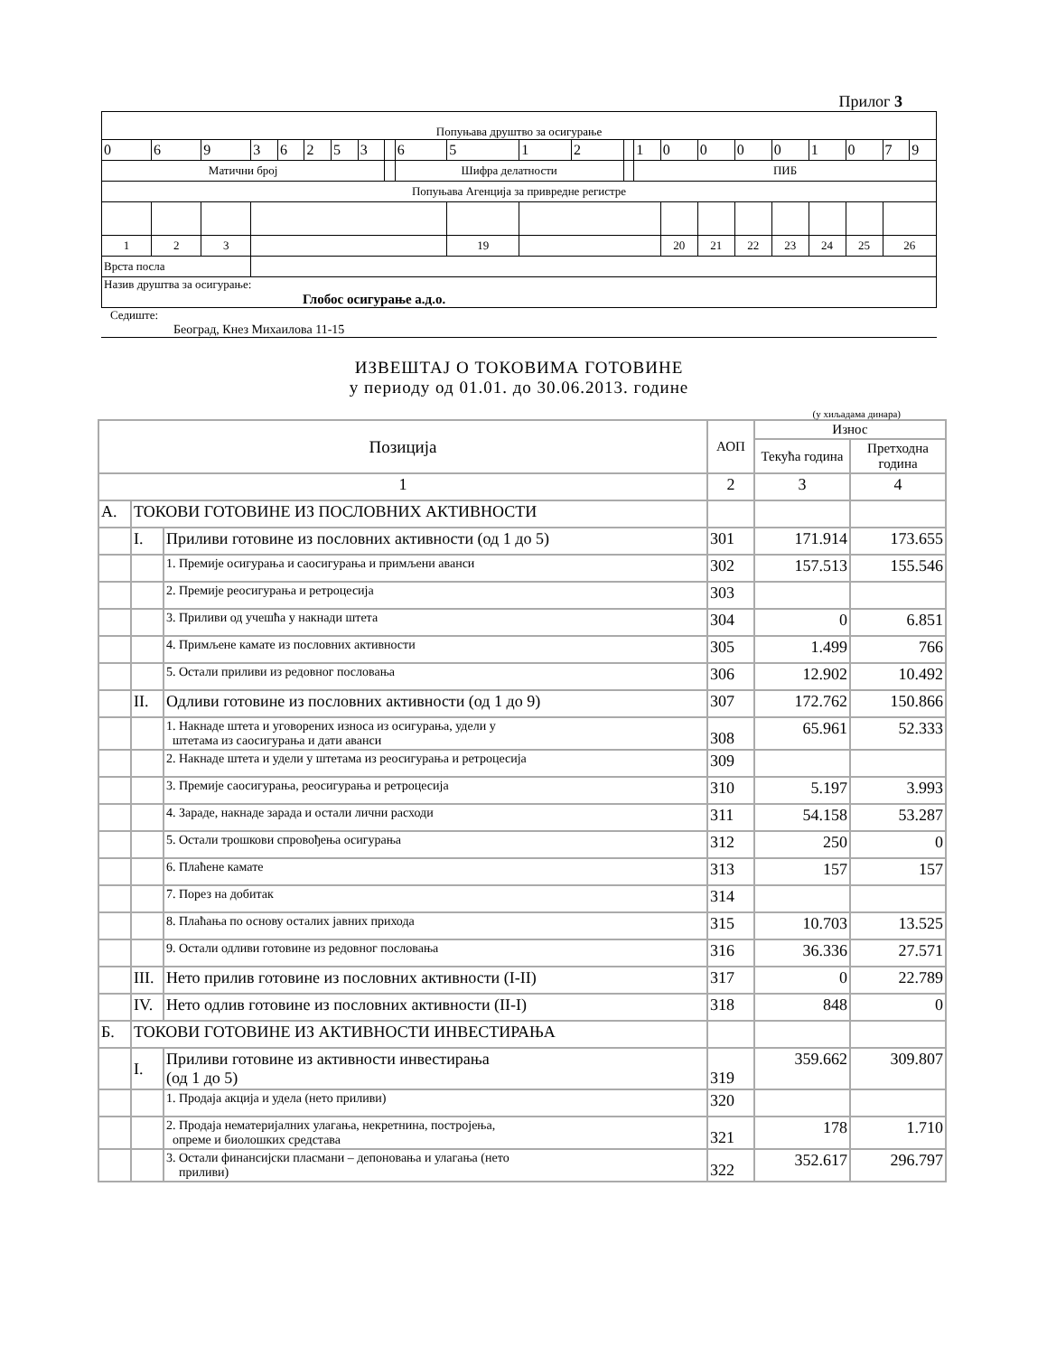Прилог 3
| Попуњава друштво за осигурање | | | | | | | | | | | | | | | | | | | | | | |
| 0 | 6 | 9 | 3 | 6 | 2 | 5 | 3 | | 6 | 5 | 1 | 2 | | 1 | 0 | 0 | 0 | 0 | 1 | 0 | 7 | 9 |
| Матични број | | | | | | | | | Шифра делатности | | | | | ПИБ | | | | | | | | |
| Попуњава Агенција за привредне регистре | | | | | | | | | | | | | | | | | | | | | | |
| 1 | 2 | 3 | | | | | | | | 19 | | | | | 20 | 21 | 22 | 23 | 24 | 25 | 26 | |
| Врста посла | | | | | | | | | | | | | | | | | | | | | | |
| Назив друштва за осигурање: Глобос осигурање а.д.о. | | | | | | | | | | | | | | | | | | | | | | |
Седиште:
Београд, Кнез Михаилова 11-15
ИЗВЕШТАЈ О ТОКОВИМА ГОТОВИНЕ
у периоду од 01.01. до 30.06.2013. године
(у хиљадама динара)
| Позиција | | | АОП | Износ | |
| --- | --- | --- | --- | --- | --- |
| | | | | Текућа година | Претходна година |
| 1 | | | 2 | 3 | 4 |
| А. | ТОКОВИ ГОТОВИНЕ ИЗ ПОСЛОВНИХ АКТИВНОСТИ | | | | |
| | I. | Приливи готовине из пословних активности (од 1 до 5) | 301 | 171.914 | 173.655 |
| | | 1. Премије осигурања и саосигурања и примљени аванси | 302 | 157.513 | 155.546 |
| | | 2. Премије реосигурања и ретроцесија | 303 | | |
| | | 3. Приливи од учешћа у накнади штета | 304 | 0 | 6.851 |
| | | 4. Примљене камате из пословних активности | 305 | 1.499 | 766 |
| | | 5. Остали приливи из редовног пословања | 306 | 12.902 | 10.492 |
| | II. | Одливи готовине из пословних активности (од 1 до 9) | 307 | 172.762 | 150.866 |
| | | 1. Накнаде штета и уговорених износа из осигурања, удели у штетама из саосигурања и дати аванси | 308 | 65.961 | 52.333 |
| | | 2. Накнаде штета и удели у штетама из реосигурања и ретроцесија | 309 | | |
| | | 3. Премије саосигурања, реосигурања и ретроцесија | 310 | 5.197 | 3.993 |
| | | 4. Зараде, накнаде зарада и остали лични расходи | 311 | 54.158 | 53.287 |
| | | 5. Остали трошкови спровођења осигурања | 312 | 250 | 0 |
| | | 6. Плаћене камате | 313 | 157 | 157 |
| | | 7. Порез на добитак | 314 | | |
| | | 8. Плаћања по основу осталих јавних прихода | 315 | 10.703 | 13.525 |
| | | 9. Остали одливи готовине из редовног пословања | 316 | 36.336 | 27.571 |
| | III. | Нето прилив готовине из пословних активности (I-II) | 317 | 0 | 22.789 |
| | IV. | Нето одлив готовине из пословних активности (II-I) | 318 | 848 | 0 |
| Б. | ТОКОВИ ГОТОВИНЕ ИЗ АКТИВНОСТИ ИНВЕСТИРАЊА | | | | |
| | I. | Приливи готовине из активности инвестирања (од 1 до 5) | 319 | 359.662 | 309.807 |
| | | 1. Продаја акција и удела (нето приливи) | 320 | | |
| | | 2. Продаја нематеријалних улагања, некретнина, постројења, опреме и биолошких средстава | 321 | 178 | 1.710 |
| | | 3. Остали финансијски пласмани – депоновања и улагања (нето приливи) | 322 | 352.617 | 296.797 |